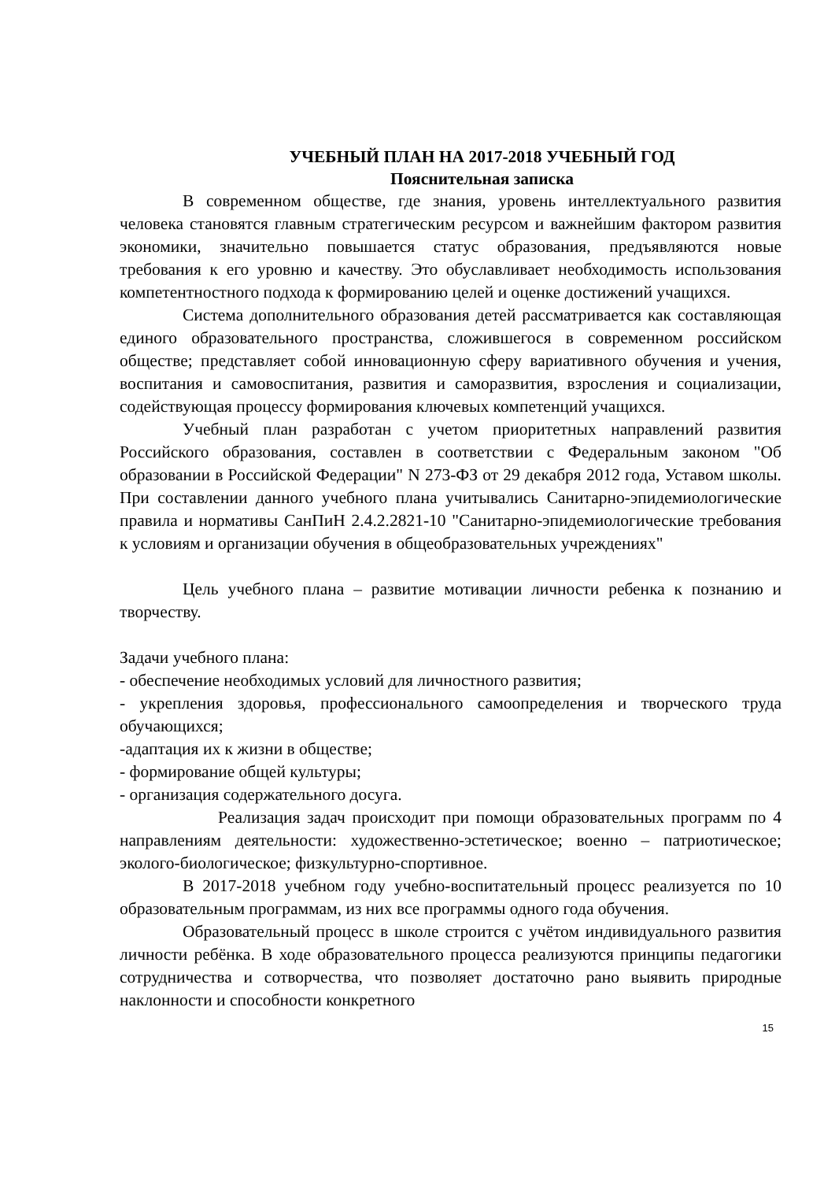УЧЕБНЫЙ ПЛАН НА 2017-2018 УЧЕБНЫЙ ГОД
Пояснительная записка
В современном обществе, где знания, уровень интеллектуального развития человека становятся главным стратегическим ресурсом и важнейшим фактором развития экономики, значительно повышается статус образования, предъявляются новые требования к его уровню и качеству. Это обуславливает необходимость использования компетентностного подхода к формированию целей и оценке достижений учащихся.
Система дополнительного образования детей рассматривается как составляющая единого образовательного пространства, сложившегося в современном российском обществе; представляет собой инновационную сферу вариативного обучения и учения, воспитания и самовоспитания, развития и саморазвития, взросления и социализации, содействующая процессу формирования ключевых компетенций учащихся.
Учебный план разработан с учетом приоритетных направлений развития Российского образования, составлен в соответствии с Федеральным законом "Об образовании в Российской Федерации" N 273-ФЗ от 29 декабря 2012 года, Уставом школы. При составлении данного учебного плана учитывались Санитарно-эпидемиологические правила и нормативы СанПиН 2.4.2.2821-10 "Санитарно-эпидемиологические требования к условиям и организации обучения в общеобразовательных учреждениях"
Цель учебного плана – развитие мотивации личности ребенка к познанию и творчеству.
Задачи учебного плана:
- обеспечение необходимых условий для личностного развития;
- укрепления здоровья, профессионального самоопределения и творческого труда обучающихся;
-адаптация их к жизни в обществе;
- формирование общей культуры;
- организация содержательного досуга.
Реализация задач происходит при помощи образовательных программ по 4 направлениям деятельности: художественно-эстетическое; военно – патриотическое; эколого-биологическое; физкультурно-спортивное.
В 2017-2018 учебном году учебно-воспитательный процесс реализуется по 10 образовательным программам, из них все программы одного года обучения.
Образовательный процесс в школе строится с учётом индивидуального развития личности ребёнка. В ходе образовательного процесса реализуются принципы педагогики сотрудничества и сотворчества, что позволяет достаточно рано выявить природные наклонности и способности конкретного
15